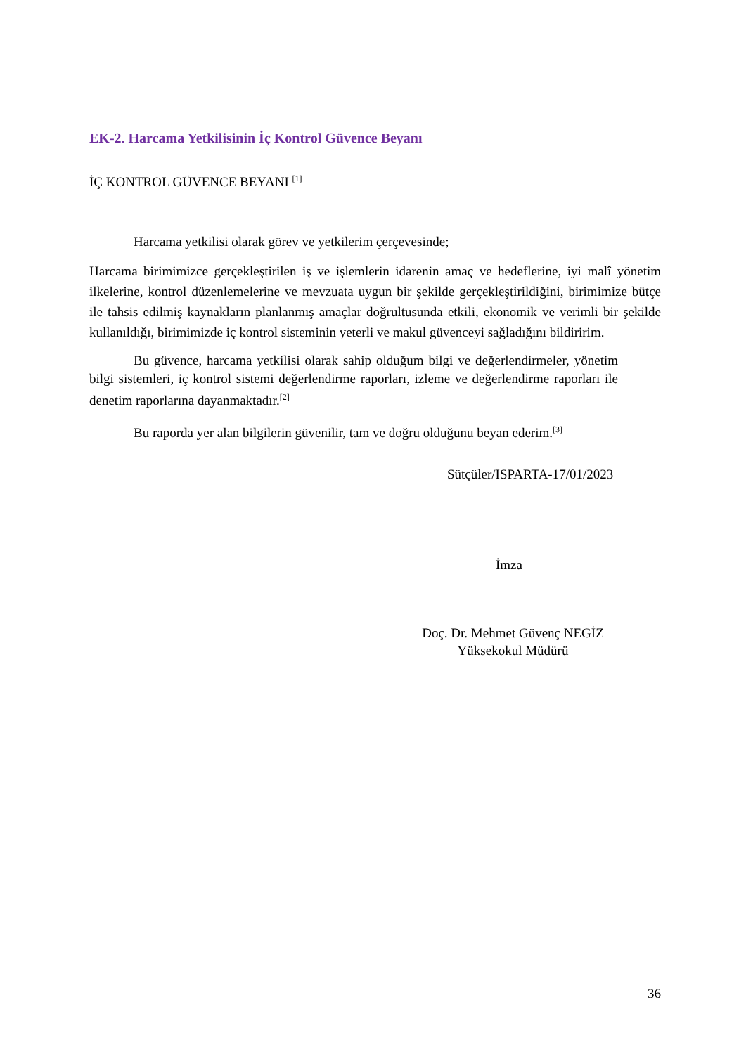EK-2. Harcama Yetkilisinin İç Kontrol Güvence Beyanı
İÇ KONTROL GÜVENCE BEYANI <sup>[1]</sup>
Harcama yetkilisi olarak görev ve yetkilerim çerçevesinde;
Harcama birimimizce gerçekleştirilen iş ve işlemlerin idarenin amaç ve hedeflerine, iyi malî yönetim ilkelerine, kontrol düzenlemelerine ve mevzuata uygun bir şekilde gerçekleştirildiğini, birimimize bütçe ile tahsis edilmiş kaynakların planlanmış amaçlar doğrultusunda etkili, ekonomik ve verimli bir şekilde kullanıldığı, birimimizde iç kontrol sisteminin yeterli ve makul güvenceyi sağladığını bildiririm.
Bu güvence, harcama yetkilisi olarak sahip olduğum bilgi ve değerlendirmeler, yönetim bilgi sistemleri, iç kontrol sistemi değerlendirme raporları, izleme ve değerlendirme raporları ile denetim raporlarına dayanmaktadır.<sup>[2]</sup>
Bu raporda yer alan bilgilerin güvenilir, tam ve doğru olduğunu beyan ederim.<sup>[3]</sup>
Sütçüler/ISPARTA-17/01/2023
İmza
Doç. Dr. Mehmet Güvenç NEGİZ
Yüksekokul Müdürü
36